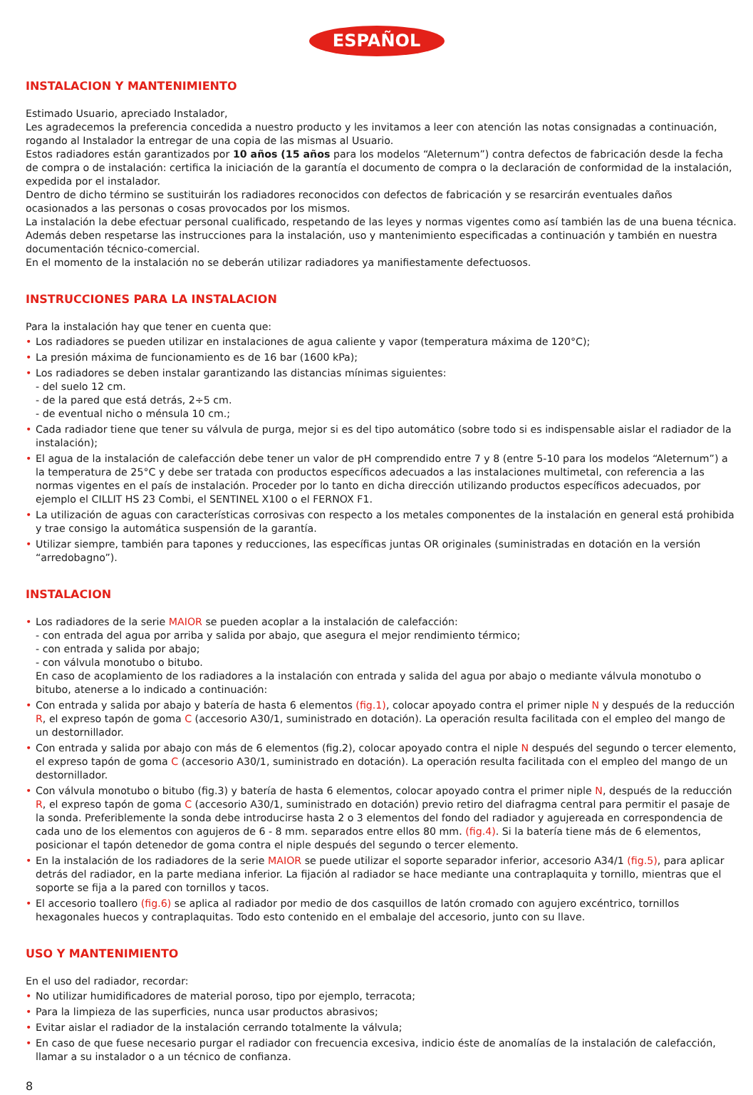ESPAÑOL
INSTALACION Y MANTENIMIENTO
Estimado Usuario, apreciado Instalador,
Les agradecemos la preferencia concedida a nuestro producto y les invitamos a leer con atención las notas consignadas a continuación, rogando al Instalador la entregar de una copia de las mismas al Usuario.
Estos radiadores están garantizados por 10 años (15 años para los modelos “Aleternum”) contra defectos de fabricación desde la fecha de compra o de instalación: certifica la iniciación de la garantía el documento de compra o la declaración de conformidad de la instalación, expedida por el instalador.
Dentro de dicho término se sustituirán los radiadores reconocidos con defectos de fabricación y se resarcirán eventuales daños
ocasionados a las personas o cosas provocados por los mismos.
La instalación la debe efectuar personal cualificado, respetando de las leyes y normas vigentes como así también las de una buena técnica. Además deben respetarse las instrucciones para la instalación, uso y mantenimiento especificadas a continuación y también en nuestra documentación técnico-comercial.
En el momento de la instalación no se deberán utilizar radiadores ya manifiestamente defectuosos.
INSTRUCCIONES PARA LA INSTALACION
Para la instalación hay que tener en cuenta que:
• Los radiadores se pueden utilizar en instalaciones de agua caliente y vapor (temperatura máxima de 120°C);
• La presión máxima de funcionamiento es de 16 bar (1600 kPa);
• Los radiadores se deben instalar garantizando las distancias mínimas siguientes:
- del suelo 12 cm.
- de la pared que está detrás, 2÷5 cm.
- de eventual nicho o ménsula 10 cm.;
• Cada radiador tiene que tener su válvula de purga, mejor si es del tipo automático (sobre todo si es indispensable aislar el radiador de la instalación);
• El agua de la instalación de calefacción debe tener un valor de pH comprendido entre 7 y 8 (entre 5-10 para los modelos “Aleternum”) a la temperatura de 25°C y debe ser tratada con productos específicos adecuados a las instalaciones multimetal, con referencia a las normas vigentes en el país de instalación. Proceder por lo tanto en dicha dirección utilizando productos específicos adecuados, por ejemplo el CILLIT HS 23 Combi, el SENTINEL X100 o el FERNOX F1.
• La utilización de aguas con características corrosivas con respecto a los metales componentes de la instalación en general está prohibida y trae consigo la automática suspensión de la garantía.
• Utilizar siempre, también para tapones y reducciones, las específicas juntas OR originales (suministradas en dotación en la versión “arredobagno”).
INSTALACION
• Los radiadores de la serie MAIOR se pueden acoplar a la instalación de calefacción:
- con entrada del agua por arriba y salida por abajo, que asegura el mejor rendimiento térmico;
- con entrada y salida por abajo;
- con válvula monotubo o bitubo.
En caso de acoplamiento de los radiadores a la instalación con entrada y salida del agua por abajo o mediante válvula monotubo o bitubo, atenerse a lo indicado a continuación:
• Con entrada y salida por abajo y batería de hasta 6 elementos (fig.1), colocar apoyado contra el primer niple N y después de la reducción R, el expreso tapón de goma C (accesorio A30/1, suministrado en dotación). La operación resulta facilitada con el empleo del mango de un destornillador.
• Con entrada y salida por abajo con más de 6 elementos (fig.2), colocar apoyado contra el niple N después del segundo o tercer elemento, el expreso tapón de goma C (accesorio A30/1, suministrado en dotación). La operación resulta facilitada con el empleo del mango de un destornillador.
• Con válvula monotubo o bitubo (fig.3) y batería de hasta 6 elementos, colocar apoyado contra el primer niple N, después de la reducción R, el expreso tapón de goma C (accesorio A30/1, suministrado en dotación) previo retiro del diafragma central para permitir el pasaje de la sonda. Preferiblemente la sonda debe introducirse hasta 2 o 3 elementos del fondo del radiador y agujereada en correspondencia de cada uno de los elementos con agujeros de 6 - 8 mm. separados entre ellos 80 mm. (fig.4). Si la batería tiene más de 6 elementos, posicionar el tapón detenedor de goma contra el niple después del segundo o tercer elemento.
• En la instalación de los radiadores de la serie MAIOR se puede utilizar el soporte separador inferior, accesorio A34/1 (fig.5), para aplicar detrás del radiador, en la parte mediana inferior. La fijación al radiador se hace mediante una contraplaquita y tornillo, mientras que el soporte se fija a la pared con tornillos y tacos.
• El accesorio toallero (fig.6) se aplica al radiador por medio de dos casquillos de latón cromado con agujero excéntrico, tornillos hexagonales huecos y contraplaquitas. Todo esto contenido en el embalaje del accesorio, junto con su llave.
USO Y MANTENIMIENTO
En el uso del radiador, recordar:
• No utilizar humidificadores de material poroso, tipo por ejemplo, terracota;
• Para la limpieza de las superficies, nunca usar productos abrasivos;
• Evitar aislar el radiador de la instalación cerrando totalmente la válvula;
• En caso de que fuese necesario purgar el radiador con frecuencia excesiva, indicio éste de anomalías de la instalación de calefacción, llamar a su instalador o a un técnico de confianza.
8